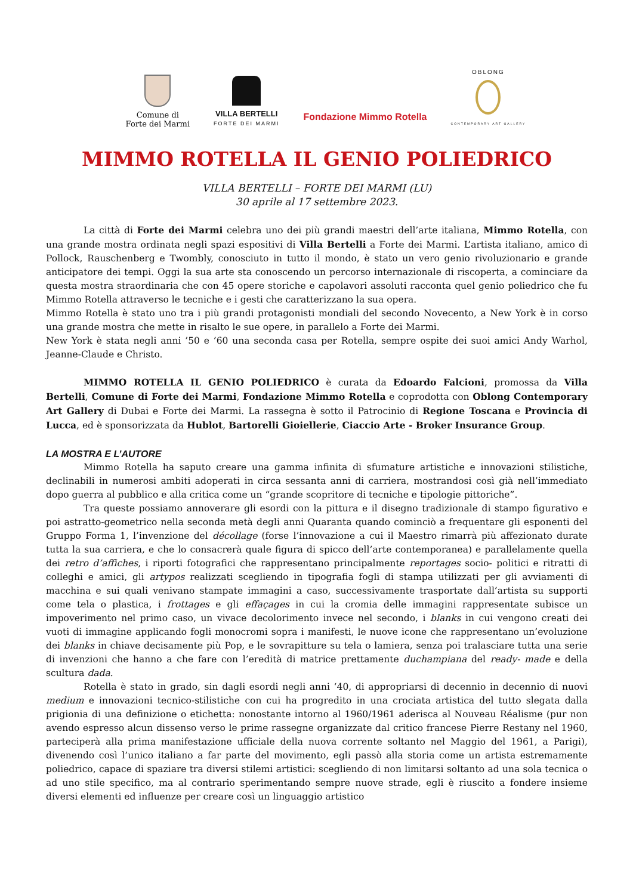Comune di
Forte dei Marmi
VILLA BERTELLI
FORTE DEI MARMI
Fondazione Mimmo Rotella
OBLONG
CONTEMPORARY ART GALLERY
MIMMO ROTELLA IL GENIO POLIEDRICO
VILLA BERTELLI – FORTE DEI MARMI (LU)
30 aprile al 17 settembre 2023.
La città di Forte dei Marmi celebra uno dei più grandi maestri dell’arte italiana, Mimmo Rotella, con una grande mostra ordinata negli spazi espositivi di Villa Bertelli a Forte dei Marmi. L’artista italiano, amico di Pollock, Rauschenberg e Twombly, conosciuto in tutto il mondo, è stato un vero genio rivoluzionario e grande anticipatore dei tempi. Oggi la sua arte sta conoscendo un percorso internazionale di riscoperta, a cominciare da questa mostra straordinaria che con 45 opere storiche e capolavori assoluti racconta quel genio poliedrico che fu Mimmo Rotella attraverso le tecniche e i gesti che caratterizzano la sua opera.
Mimmo Rotella è stato uno tra i più grandi protagonisti mondiali del secondo Novecento, a New York è in corso una grande mostra che mette in risalto le sue opere, in parallelo a Forte dei Marmi.
New York è stata negli anni ’50 e ’60 una seconda casa per Rotella, sempre ospite dei suoi amici Andy Warhol, Jeanne-Claude e Christo.
MIMMO ROTELLA IL GENIO POLIEDRICO è curata da Edoardo Falcioni, promossa da Villa Bertelli, Comune di Forte dei Marmi, Fondazione Mimmo Rotella e coprodotta con Oblong Contemporary Art Gallery di Dubai e Forte dei Marmi. La rassegna è sotto il Patrocinio di Regione Toscana e Provincia di Lucca, ed è sponsorizzata da Hublot, Bartorelli Gioiellerie, Ciaccio Arte - Broker Insurance Group.
LA MOSTRA E L’AUTORE
Mimmo Rotella ha saputo creare una gamma infinita di sfumature artistiche e innovazioni stilistiche, declinabili in numerosi ambiti adoperati in circa sessanta anni di carriera, mostrandosi così già nell’immediato dopo guerra al pubblico e alla critica come un “grande scopritore di tecniche e tipologie pittoriche”.
Tra queste possiamo annoverare gli esordi con la pittura e il disegno tradizionale di stampo figurativo e poi astratto-geometrico nella seconda metà degli anni Quaranta quando cominciò a frequentare gli esponenti del Gruppo Forma 1, l’invenzione del décollage (forse l’innovazione a cui il Maestro rimarrà più affezionato durate tutta la sua carriera, e che lo consacrerà quale figura di spicco dell’arte contemporanea) e parallelamente quella dei retro d’affiches, i riporti fotografici che rappresentano principalmente reportages socio- politici e ritratti di colleghi e amici, gli artypos realizzati scegliendo in tipografia fogli di stampa utilizzati per gli avviamenti di macchina e sui quali venivano stampate immagini a caso, successivamente trasportate dall’artista su supporti come tela o plastica, i frottages e gli effaçages in cui la cromia delle immagini rappresentate subisce un impoverimento nel primo caso, un vivace decolorimento invece nel secondo, i blanks in cui vengono creati dei vuoti di immagine applicando fogli monocromi sopra i manifesti, le nuove icone che rappresentano un’evoluzione dei blanks in chiave decisamente più Pop, e le sovrapitture su tela o lamiera, senza poi tralasciare tutta una serie di invenzioni che hanno a che fare con l’eredità di matrice prettamente duchampiana del ready- made e della scultura dada.
Rotella è stato in grado, sin dagli esordi negli anni ‘40, di appropriarsi di decennio in decennio di nuovi medium e innovazioni tecnico-stilistiche con cui ha progredito in una crociata artistica del tutto slegata dalla prigionia di una definizione o etichetta: nonostante intorno al 1960/1961 aderisca al Nouveau Réalisme (pur non avendo espresso alcun dissenso verso le prime rassegne organizzate dal critico francese Pierre Restany nel 1960, parteciperà alla prima manifestazione ufficiale della nuova corrente soltanto nel Maggio del 1961, a Parigi), divenendo così l’unico italiano a far parte del movimento, egli passò alla storia come un artista estremamente poliedrico, capace di spaziare tra diversi stilemi artistici: scegliendo di non limitarsi soltanto ad una sola tecnica o ad uno stile specifico, ma al contrario sperimentando sempre nuove strade, egli è riuscito a fondere insieme diversi elementi ed influenze per creare così un linguaggio artistico